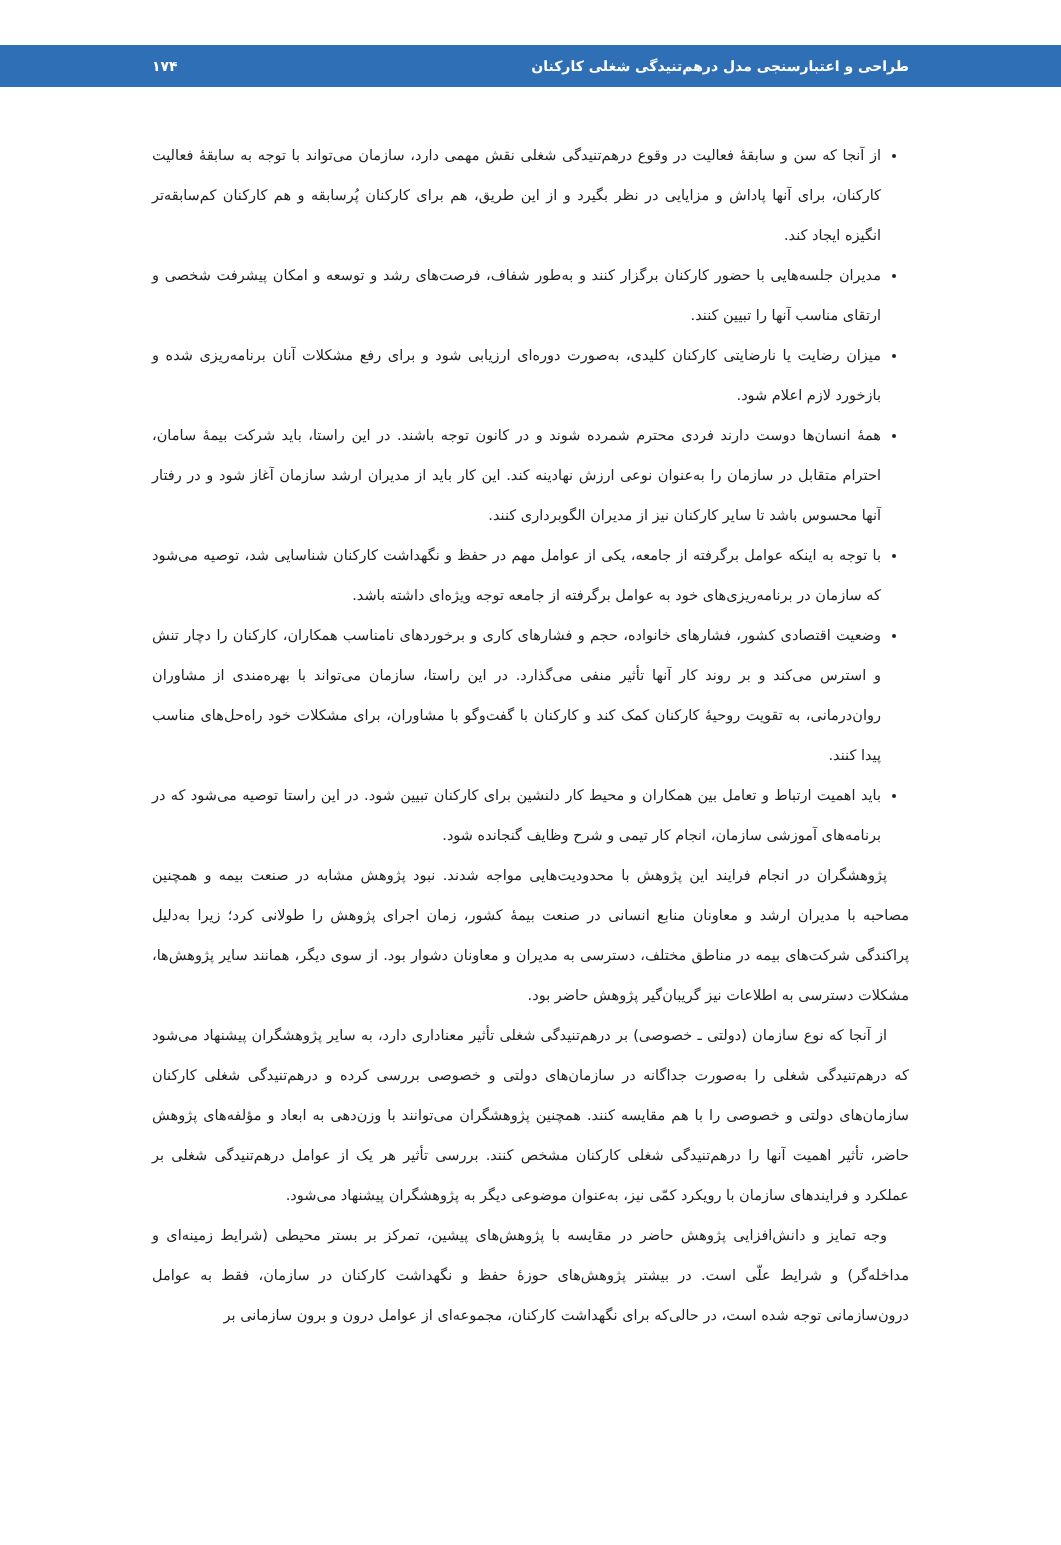طراحی و اعتبارسنجی مدل درهم‌تنیدگی شغلی کارکنان ۱۷۴
از آنجا که سن و سابقهٔ فعالیت در وقوع درهم‌تنیدگی شغلی نقش مهمی دارد، سازمان می‌تواند با توجه به سابقهٔ فعالیت کارکنان، برای آنها پاداش و مزایایی در نظر بگیرد و از این طریق، هم برای کارکنان پُرسابقه و هم کارکنان کم‌سابقه‌تر انگیزه ایجاد کند.
مدیران جلسه‌هایی با حضور کارکنان برگزار کنند و به‌طور شفاف، فرصت‌های رشد و توسعه و امکان پیشرفت شخصی و ارتقای مناسب آنها را تبیین کنند.
میزان رضایت یا نارضایتی کارکنان کلیدی، به‌صورت دوره‌ای ارزیابی شود و برای رفع مشکلات آنان برنامه‌ریزی شده و بازخورد لازم اعلام شود.
همهٔ انسان‌ها دوست دارند فردی محترم شمرده شوند و در کانون توجه باشند. در این راستا، باید شرکت بیمهٔ سامان، احترام متقابل در سازمان را به‌عنوان نوعی ارزش نهادینه کند. این کار باید از مدیران ارشد سازمان آغاز شود و در رفتار آنها محسوس باشد تا سایر کارکنان نیز از مدیران الگوبرداری کنند.
با توجه به اینکه عوامل برگرفته از جامعه، یکی از عوامل مهم در حفظ و نگهداشت کارکنان شناسایی شد، توصیه می‌شود که سازمان در برنامه‌ریزی‌های خود به عوامل برگرفته از جامعه توجه ویژه‌ای داشته باشد.
وضعیت اقتصادی کشور، فشارهای خانواده، حجم و فشارهای کاری و برخوردهای نامناسب همکاران، کارکنان را دچار تنش و استرس می‌کند و بر روند کار آنها تأثیر منفی می‌گذارد. در این راستا، سازمان می‌تواند با بهره‌مندی از مشاوران روان‌درمانی، به تقویت روحیهٔ کارکنان کمک کند و کارکنان با گفت‌وگو با مشاوران، برای مشکلات خود راه‌حل‌های مناسب پیدا کنند.
باید اهمیت ارتباط و تعامل بین همکاران و محیط کار دلنشین برای کارکنان تبیین شود. در این راستا توصیه می‌شود که در برنامه‌های آموزشی سازمان، انجام کار تیمی و شرح وظایف گنجانده شود.
پژوهشگران در انجام فرایند این پژوهش با محدودیت‌هایی مواجه شدند. نبود پژوهش مشابه در صنعت بیمه و همچنین مصاحبه با مدیران ارشد و معاونان منابع انسانی در صنعت بیمهٔ کشور، زمان اجرای پژوهش را طولانی کرد؛ زیرا به‌دلیل پراکندگی شرکت‌های بیمه در مناطق مختلف، دسترسی به مدیران و معاونان دشوار بود. از سوی دیگر، همانند سایر پژوهش‌ها، مشکلات دسترسی به اطلاعات نیز گریبان‌گیر پژوهش حاضر بود.
از آنجا که نوع سازمان (دولتی ـ خصوصی) بر درهم‌تنیدگی شغلی تأثیر معناداری دارد، به سایر پژوهشگران پیشنهاد می‌شود که درهم‌تنیدگی شغلی را به‌صورت جداگانه در سازمان‌های دولتی و خصوصی بررسی کرده و درهم‌تنیدگی شغلی کارکنان سازمان‌های دولتی و خصوصی را با هم مقایسه کنند. همچنین پژوهشگران می‌توانند با وزن‌دهی به ابعاد و مؤلفه‌های پژوهش حاضر، تأثیر اهمیت آنها را درهم‌تنیدگی شغلی کارکنان مشخص کنند. بررسی تأثیر هر یک از عوامل درهم‌تنیدگی شغلی بر عملکرد و فرایندهای سازمان با رویکرد کمّی نیز، به‌عنوان موضوعی دیگر به پژوهشگران پیشنهاد می‌شود.
وجه تمایز و دانش‌افزایی پژوهش حاضر در مقایسه با پژوهش‌های پیشین، تمرکز بر بستر محیطی (شرایط زمینه‌ای و مداخله‌گر) و شرایط علّی است. در بیشتر پژوهش‌های حوزهٔ حفظ و نگهداشت کارکنان در سازمان، فقط به عوامل درون‌سازمانی توجه شده است، در حالی‌که برای نگهداشت کارکنان، مجموعه‌ای از عوامل درون و برون سازمانی بر